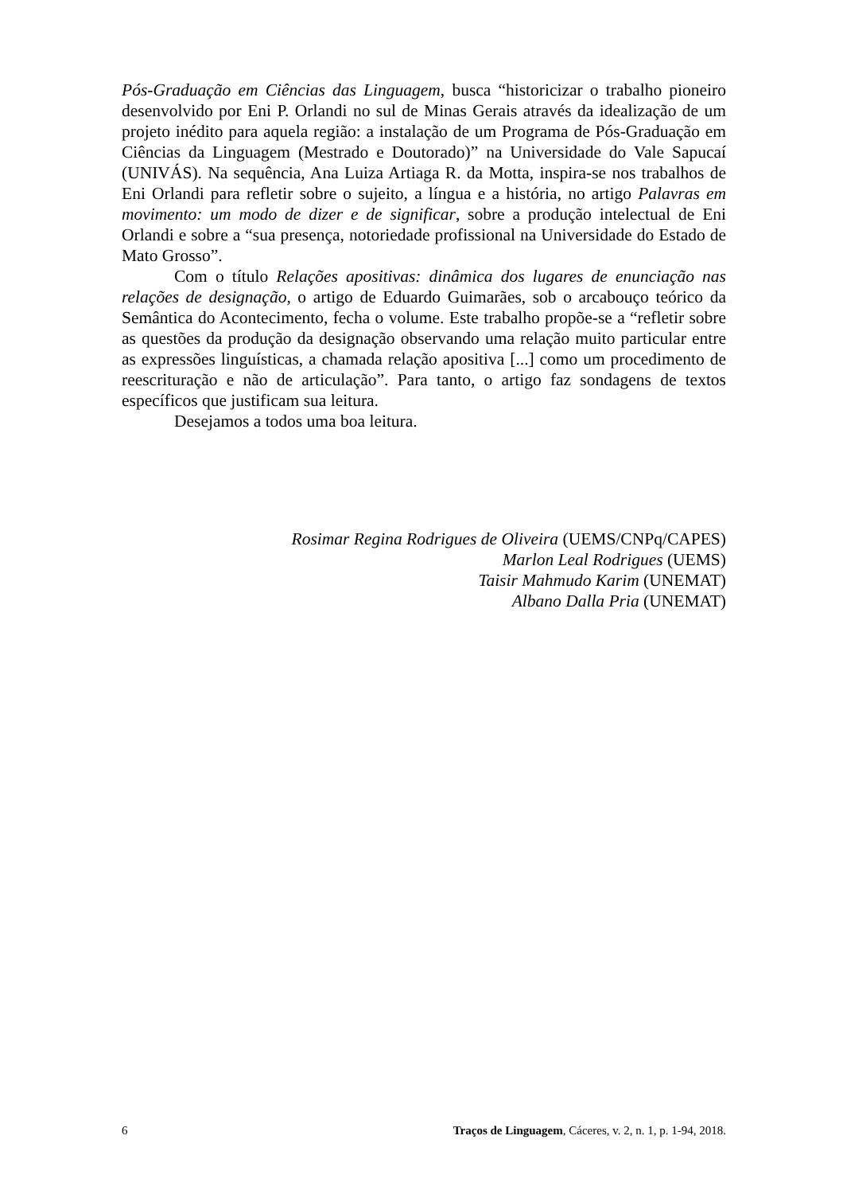Pós-Graduação em Ciências das Linguagem, busca “historicizar o trabalho pioneiro desenvolvido por Eni P. Orlandi no sul de Minas Gerais através da idealização de um projeto inédito para aquela região: a instalação de um Programa de Pós-Graduação em Ciências da Linguagem (Mestrado e Doutorado)” na Universidade do Vale Sapucaí (UNIVÁS). Na sequência, Ana Luiza Artiaga R. da Motta, inspira-se nos trabalhos de Eni Orlandi para refletir sobre o sujeito, a língua e a história, no artigo Palavras em movimento: um modo de dizer e de significar, sobre a produção intelectual de Eni Orlandi e sobre a “sua presença, notoriedade profissional na Universidade do Estado de Mato Grosso”.
Com o título Relações apositivas: dinâmica dos lugares de enunciação nas relações de designação, o artigo de Eduardo Guimarães, sob o arcabouço teórico da Semântica do Acontecimento, fecha o volume. Este trabalho propõe-se a “refletir sobre as questões da produção da designação observando uma relação muito particular entre as expressões linguísticas, a chamada relação apositiva [...] como um procedimento de reescrituração e não de articulação”. Para tanto, o artigo faz sondagens de textos específicos que justificam sua leitura.
Desejamos a todos uma boa leitura.
Rosimar Regina Rodrigues de Oliveira (UEMS/CNPq/CAPES)
Marlon Leal Rodrigues (UEMS)
Taisir Mahmudo Karim (UNEMAT)
Albano Dalla Pria (UNEMAT)
6 Traços de Linguagem, Cáceres, v. 2, n. 1, p. 1-94, 2018.